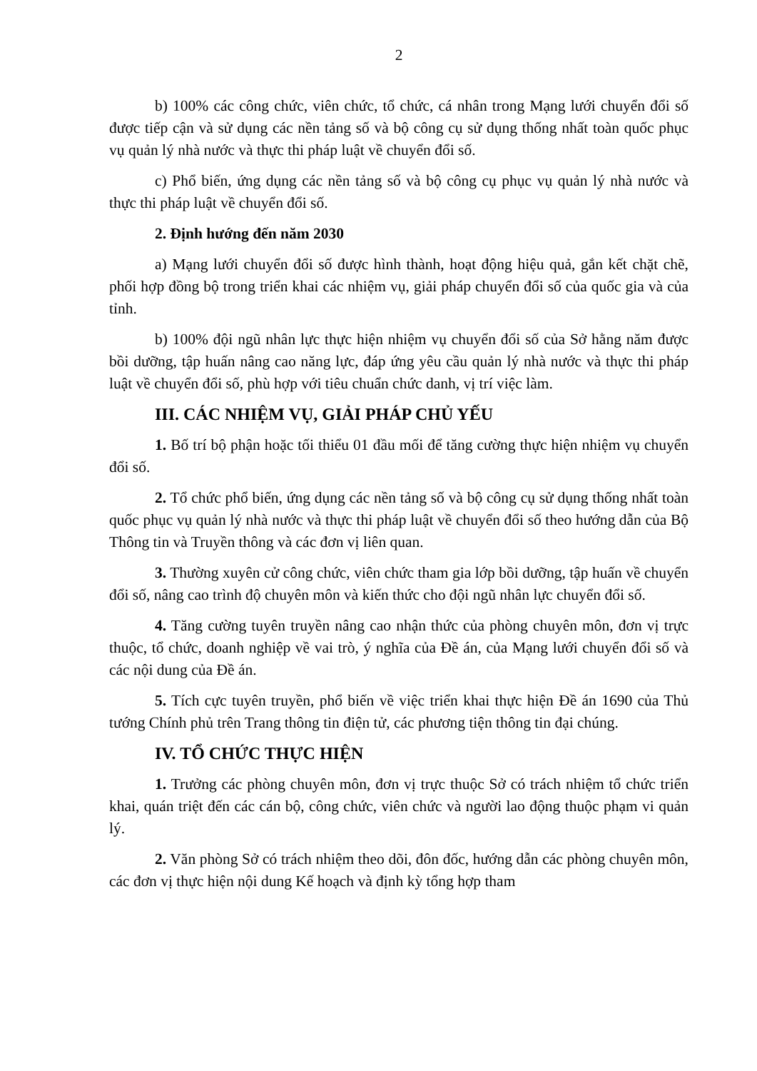2
b) 100% các công chức, viên chức, tổ chức, cá nhân trong Mạng lưới chuyển đổi số được tiếp cận và sử dụng các nền tảng số và bộ công cụ sử dụng thống nhất toàn quốc phục vụ quản lý nhà nước và thực thi pháp luật về chuyển đổi số.
c) Phổ biến, ứng dụng các nền tảng số và bộ công cụ phục vụ quản lý nhà nước và thực thi pháp luật về chuyển đổi số.
2. Định hướng đến năm 2030
a) Mạng lưới chuyển đổi số được hình thành, hoạt động hiệu quả, gắn kết chặt chẽ, phối hợp đồng bộ trong triển khai các nhiệm vụ, giải pháp chuyển đổi số của quốc gia và của tỉnh.
b) 100% đội ngũ nhân lực thực hiện nhiệm vụ chuyển đổi số của Sở hằng năm được bồi dưỡng, tập huấn nâng cao năng lực, đáp ứng yêu cầu quản lý nhà nước và thực thi pháp luật về chuyển đổi số, phù hợp với tiêu chuẩn chức danh, vị trí việc làm.
III. CÁC NHIỆM VỤ, GIẢI PHÁP CHỦ YẾU
1. Bố trí bộ phận hoặc tối thiểu 01 đầu mối để tăng cường thực hiện nhiệm vụ chuyển đổi số.
2. Tổ chức phổ biến, ứng dụng các nền tảng số và bộ công cụ sử dụng thống nhất toàn quốc phục vụ quản lý nhà nước và thực thi pháp luật về chuyển đổi số theo hướng dẫn của Bộ Thông tin và Truyền thông và các đơn vị liên quan.
3. Thường xuyên cử công chức, viên chức tham gia lớp bồi dưỡng, tập huấn về chuyển đổi số, nâng cao trình độ chuyên môn và kiến thức cho đội ngũ nhân lực chuyển đổi số.
4. Tăng cường tuyên truyền nâng cao nhận thức của phòng chuyên môn, đơn vị trực thuộc, tổ chức, doanh nghiệp về vai trò, ý nghĩa của Đề án, của Mạng lưới chuyển đổi số và các nội dung của Đề án.
5. Tích cực tuyên truyền, phổ biến về việc triển khai thực hiện Đề án 1690 của Thủ tướng Chính phủ trên Trang thông tin điện tử, các phương tiện thông tin đại chúng.
IV. TỔ CHỨC THỰC HIỆN
1. Trưởng các phòng chuyên môn, đơn vị trực thuộc Sở có trách nhiệm tổ chức triển khai, quán triệt đến các cán bộ, công chức, viên chức và người lao động thuộc phạm vi quản lý.
2. Văn phòng Sở có trách nhiệm theo dõi, đôn đốc, hướng dẫn các phòng chuyên môn, các đơn vị thực hiện nội dung Kế hoạch và định kỳ tổng hợp tham